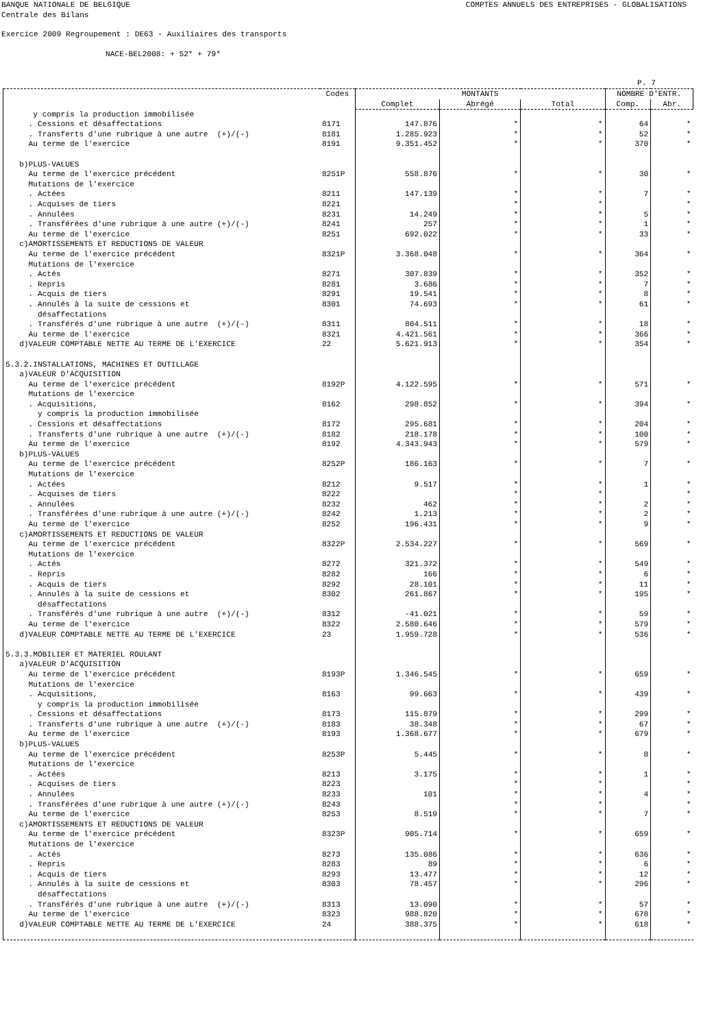BANQUE NATIONALE DE BELGIQUE COMPTES ANNUELS DES ENTREPRISES - GLOBALISATIONS
Centrale des Bilans
Exercice 2009 Regroupement : DE63 - Auxiliaires des transports
NACE-BEL2008: + 52* + 79*
P. 7
| | Codes | MONTANTS | | | NOMBRE D'ENTR. | |
| --- | --- | --- | --- | --- | --- | --- |
| | | Complet | Abrégé | Total | Comp. | Abr. |
| y compris la production immobilisée | | | | | | |
| . Cessions et désaffectations | 8171 | 147.876 | * | * | 64 | * |
| . Transferts d'une rubrique à une autre (+)/(-) | 8181 | 1.285.923 | * | * | 52 | * |
| Au terme de l'exercice | 8191 | 9.351.452 | * | * | 370 | * |
| b)PLUS-VALUES | | | | | | |
| Au terme de l'exercice précédent | 8251P | 558.876 | * | * | 30 | * |
| Mutations de l'exercice | | | | | | |
| . Actées | 8211 | 147.139 | * | * | 7 | * |
| . Acquises de tiers | 8221 | | * | * | | * |
| . Annulées | 8231 | 14.249 | * | * | 5 | * |
| . Transférées d'une rubrique à une autre (+)/(-) | 8241 | 257 | * | * | 1 | * |
| Au terme de l'exercice | 8251 | 692.022 | * | * | 33 | * |
| c)AMORTISSEMENTS ET REDUCTIONS DE VALEUR | | | | | | |
| Au terme de l'exercice précédent | 8321P | 3.368.048 | * | * | 364 | * |
| Mutations de l'exercice | | | | | | |
| . Actés | 8271 | 307.839 | * | * | 352 | * |
| . Repris | 8281 | 3.686 | * | * | 7 | * |
| . Acquis de tiers | 8291 | 19.541 | * | * | 8 | * |
| . Annulés à la suite de cessions et | 8301 | 74.693 | * | * | 61 | * |
| désaffectations | | | | | | |
| . Transférés d'une rubrique à une autre (+)/(-) | 8311 | 804.511 | * | * | 18 | * |
| Au terme de l'exercice | 8321 | 4.421.561 | * | * | 366 | * |
| d)VALEUR COMPTABLE NETTE AU TERME DE L'EXERCICE | 22 | 5.621.913 | * | * | 354 | * |
| 5.3.2.INSTALLATIONS, MACHINES ET OUTILLAGE | | | | | | |
| a)VALEUR D'ACQUISITION | | | | | | |
| Au terme de l'exercice précédent | 8192P | 4.122.595 | * | * | 571 | * |
| Mutations de l'exercice | | | | | | |
| . Acquisitions, | 8162 | 298.852 | * | * | 394 | * |
| y compris la production immobilisée | | | | | | |
| . Cessions et désaffectations | 8172 | 295.681 | * | * | 204 | * |
| . Transferts d'une rubrique à une autre (+)/(-) | 8182 | 218.178 | * | * | 100 | * |
| Au terme de l'exercice | 8192 | 4.343.943 | * | * | 579 | * |
| b)PLUS-VALUES | | | | | | |
| Au terme de l'exercice précédent | 8252P | 186.163 | * | * | 7 | * |
| Mutations de l'exercice | | | | | | |
| . Actées | 8212 | 9.517 | * | * | 1 | * |
| . Acquises de tiers | 8222 | | * | * | | * |
| . Annulées | 8232 | 462 | * | * | 2 | * |
| . Transférées d'une rubrique à une autre (+)/(-) | 8242 | 1.213 | * | * | 2 | * |
| Au terme de l'exercice | 8252 | 196.431 | * | * | 9 | * |
| c)AMORTISSEMENTS ET REDUCTIONS DE VALEUR | | | | | | |
| Au terme de l'exercice précédent | 8322P | 2.534.227 | * | * | 569 | * |
| Mutations de l'exercice | | | | | | |
| . Actés | 8272 | 321.372 | * | * | 549 | * |
| . Repris | 8282 | 166 | * | * | 6 | * |
| . Acquis de tiers | 8292 | 28.101 | * | * | 11 | * |
| . Annulés à la suite de cessions et | 8302 | 261.867 | * | * | 195 | * |
| désaffectations | | | | | | |
| . Transférés d'une rubrique à une autre (+)/(-) | 8312 | -41.021 | * | * | 59 | * |
| Au terme de l'exercice | 8322 | 2.580.646 | * | * | 579 | * |
| d)VALEUR COMPTABLE NETTE AU TERME DE L'EXERCICE | 23 | 1.959.728 | * | * | 536 | * |
| 5.3.3.MOBILIER ET MATERIEL ROULANT | | | | | | |
| a)VALEUR D'ACQUISITION | | | | | | |
| Au terme de l'exercice précédent | 8193P | 1.346.545 | * | * | 659 | * |
| Mutations de l'exercice | | | | | | |
| . Acquisitions, | 8163 | 99.663 | * | * | 439 | * |
| y compris la production immobilisée | | | | | | |
| . Cessions et désaffectations | 8173 | 115.879 | * | * | 299 | * |
| . Transferts d'une rubrique à une autre (+)/(-) | 8183 | 38.348 | * | * | 67 | * |
| Au terme de l'exercice | 8193 | 1.368.677 | * | * | 679 | * |
| b)PLUS-VALUES | | | | | | |
| Au terme de l'exercice précédent | 8253P | 5.445 | * | * | 8 | * |
| Mutations de l'exercice | | | | | | |
| . Actées | 8213 | 3.175 | * | * | 1 | * |
| . Acquises de tiers | 8223 | | * | * | | * |
| . Annulées | 8233 | 101 | * | * | 4 | * |
| . Transférées d'une rubrique à une autre (+)/(-) | 8243 | | * | * | | * |
| Au terme de l'exercice | 8253 | 8.519 | * | * | 7 | * |
| c)AMORTISSEMENTS ET REDUCTIONS DE VALEUR | | | | | | |
| Au terme de l'exercice précédent | 8323P | 905.714 | * | * | 659 | * |
| Mutations de l'exercice | | | | | | |
| . Actés | 8273 | 135.086 | * | * | 636 | * |
| . Repris | 8283 | 89 | * | * | 6 | * |
| . Acquis de tiers | 8293 | 13.477 | * | * | 12 | * |
| . Annulés à la suite de cessions et | 8303 | 78.457 | * | * | 296 | * |
| désaffectations | | | | | | |
| . Transférés d'une rubrique à une autre (+)/(-) | 8313 | 13.090 | * | * | 57 | * |
| Au terme de l'exercice | 8323 | 988.820 | * | * | 678 | * |
| d)VALEUR COMPTABLE NETTE AU TERME DE L'EXERCICE | 24 | 388.375 | * | * | 618 | * |